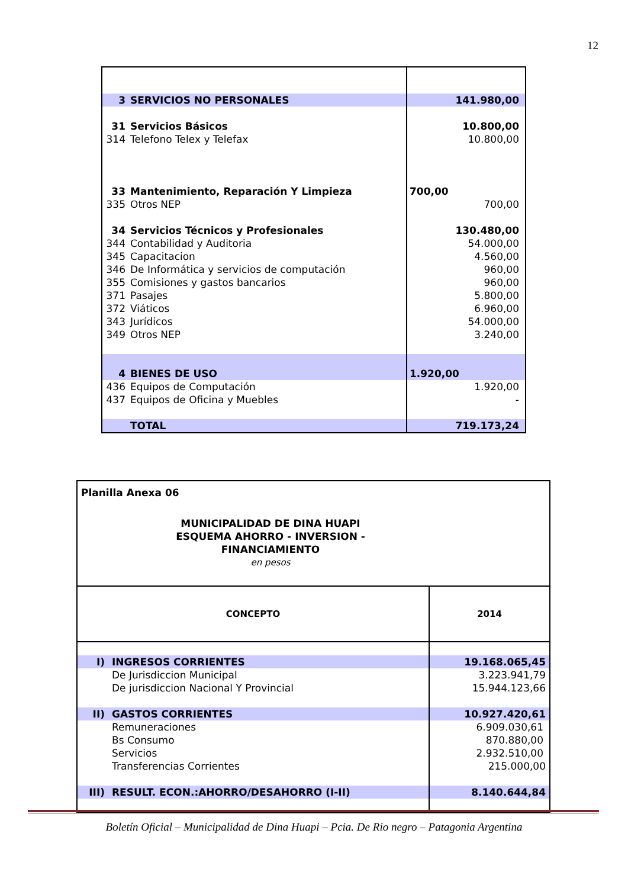12
| 3 | SERVICIOS NO PERSONALES | 141.980,00 |
| 31 | Servicios Básicos | 10.800,00 |
| 314 | Telefono Telex y Telefax | 10.800,00 |
| 33 | Mantenimiento, Reparación Y Limpieza | 700,00 |
| 335 | Otros NEP | 700,00 |
| 34 | Servicios Técnicos y Profesionales | 130.480,00 |
| 344 | Contabilidad y Auditoria | 54.000,00 |
| 345 | Capacitacion | 4.560,00 |
| 346 | De Informática y servicios de computación | 960,00 |
| 355 | Comisiones y gastos bancarios | 960,00 |
| 371 | Pasajes | 5.800,00 |
| 372 | Viáticos | 6.960,00 |
| 343 | Jurídicos | 54.000,00 |
| 349 | Otros NEP | 3.240,00 |
| 4 | BIENES DE USO | 1.920,00 |
| 436 | Equipos de Computación | 1.920,00 |
| 437 | Equipos de Oficina y Muebles | - |
| | TOTAL | 719.173,24 |
| Planilla Anexa 06 MUNICIPALIDAD DE DINA HUAPI ESQUEMA AHORRO - INVERSION - FINANCIAMIENTO en pesos | | |
| CONCEPTO | | 2014 |
| I) | INGRESOS CORRIENTES | 19.168.065,45 |
| | De Jurisdiccion Municipal | 3.223.941,79 |
| | De jurisdiccion Nacional Y Provincial | 15.944.123,66 |
| II) | GASTOS CORRIENTES | 10.927.420,61 |
| | Remuneraciones | 6.909.030,61 |
| | Bs Consumo | 870.880,00 |
| | Servicios | 2.932.510,00 |
| | Transferencias Corrientes | 215.000,00 |
| III) | RESULT. ECON.:AHORRO/DESAHORRO (I-II) | 8.140.644,84 |
Boletín Oficial – Municipalidad de Dina Huapi – Pcia. De Rio negro – Patagonia Argentina